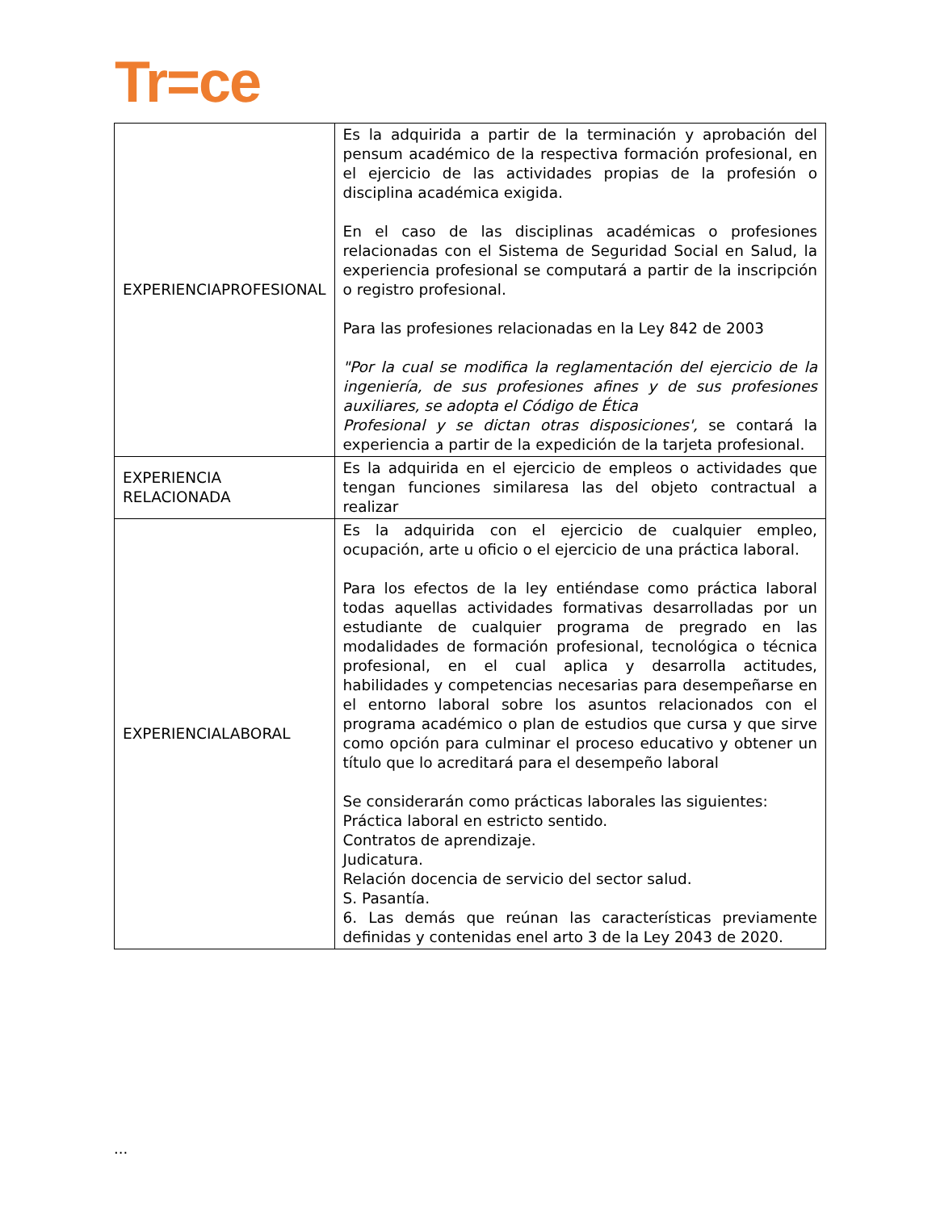Tr=ce
| EXPERIENCIAPROFESIONAL | Es la adquirida a partir de la terminación y aprobación del pensum académico de la respectiva formación profesional, en el ejercicio de las actividades propias de la profesión o disciplina académica exigida. En el caso de las disciplinas académicas o profesiones relacionadas con el Sistema de Seguridad Social en Salud, la experiencia profesional se computará a partir de la inscripción o registro profesional. Para las profesiones relacionadas en la Ley 842 de 2003 "Por la cual se modifica la reglamentación del ejercicio de la ingeniería, de sus profesiones afines y de sus profesiones auxiliares, se adopta el Código de Ética Profesional y se dictan otras disposiciones', se contará la experiencia a partir de la expedición de la tarjeta profesional. |
| EXPERIENCIA RELACIONADA | Es la adquirida en el ejercicio de empleos o actividades que tengan funciones similaresa las del objeto contractual a realizar |
| EXPERIENCIALABORAL | Es la adquirida con el ejercicio de cualquier empleo, ocupación, arte u oficio o el ejercicio de una práctica laboral. Para los efectos de la ley entiéndase como práctica laboral todas aquellas actividades formativas desarrolladas por un estudiante de cualquier programa de pregrado en las modalidades de formación profesional, tecnológica o técnica profesional, en el cual aplica y desarrolla actitudes, habilidades y competencias necesarias para desempeñarse en el entorno laboral sobre los asuntos relacionados con el programa académico o plan de estudios que cursa y que sirve como opción para culminar el proceso educativo y obtener un título que lo acreditará para el desempeño laboral Se considerarán como prácticas laborales las siguientes: Práctica laboral en estricto sentido. Contratos de aprendizaje. Judicatura. Relación docencia de servicio del sector salud. S. Pasantía. 6. Las demás que reúnan las características previamente definidas y contenidas enel arto 3 de la Ley 2043 de 2020. |
...